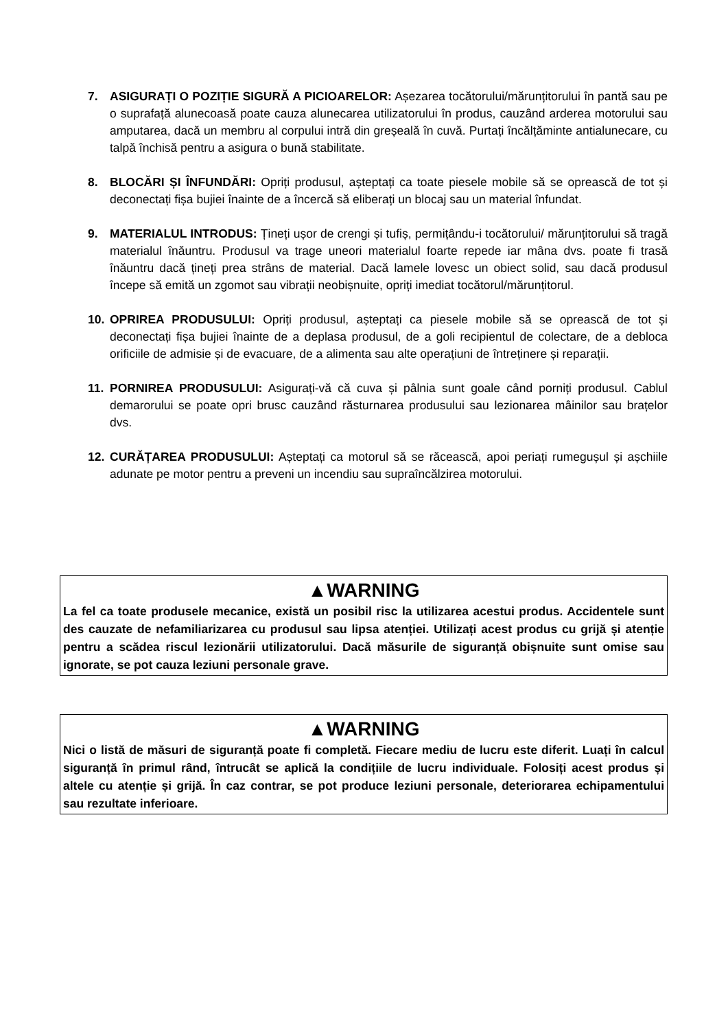7. ASIGURAȚI O POZIȚIE SIGURĂ A PICIOARELOR: Așezarea tocătorului/mărunțitorului în pantă sau pe o suprafață alunecoasă poate cauza alunecarea utilizatorului în produs, cauzând arderea motorului sau amputarea, dacă un membru al corpului intră din greșeală în cuvă. Purtați încălțăminte antialunecare, cu talpă închisă pentru a asigura o bună stabilitate.
8. BLOCĂRI ȘI ÎNFUNDĂRI: Opriți produsul, așteptați ca toate piesele mobile să se oprească de tot și deconectați fișa bujiei înainte de a încercă să eliberați un blocaj sau un material înfundat.
9. MATERIALUL INTRODUS: Țineți ușor de crengi și tufiș, permițându-i tocătorului/ mărunțitorului să tragă materialul înăuntru. Produsul va trage uneori materialul foarte repede iar mâna dvs. poate fi trasă înăuntru dacă țineți prea strâns de material. Dacă lamele lovesc un obiect solid, sau dacă produsul începe să emită un zgomot sau vibrații neobișnuite, opriți imediat tocătorul/mărunțitorul.
10. OPRIREA PRODUSULUI: Opriți produsul, așteptați ca piesele mobile să se oprească de tot și deconectați fișa bujiei înainte de a deplasa produsul, de a goli recipientul de colectare, de a debloca orificiile de admisie și de evacuare, de a alimenta sau alte operațiuni de întreținere și reparații.
11. PORNIREA PRODUSULUI: Asigurați-vă că cuva și pâlnia sunt goale când porniți produsul. Cablul demarorului se poate opri brusc cauzând răsturnarea produsului sau lezionarea mâinilor sau brațelor dvs.
12. CURĂȚAREA PRODUSULUI: Așteptați ca motorul să se răcească, apoi periați rumegușul și așchiile adunate pe motor pentru a preveni un incendiu sau supraîncălzirea motorului.
▲WARNING
La fel ca toate produsele mecanice, există un posibil risc la utilizarea acestui produs. Accidentele sunt des cauzate de nefamiliarizarea cu produsul sau lipsa atenției. Utilizați acest produs cu grijă și atenție pentru a scădea riscul lezionării utilizatorului. Dacă măsurile de siguranță obișnuite sunt omise sau ignorate, se pot cauza leziuni personale grave.
▲WARNING
Nici o listă de măsuri de siguranță poate fi completă. Fiecare mediu de lucru este diferit. Luați în calcul siguranță în primul rând, întrucât se aplică la condițiile de lucru individuale. Folosiți acest produs și altele cu atenție și grijă. În caz contrar, se pot produce leziuni personale, deteriorarea echipamentului sau rezultate inferioare.